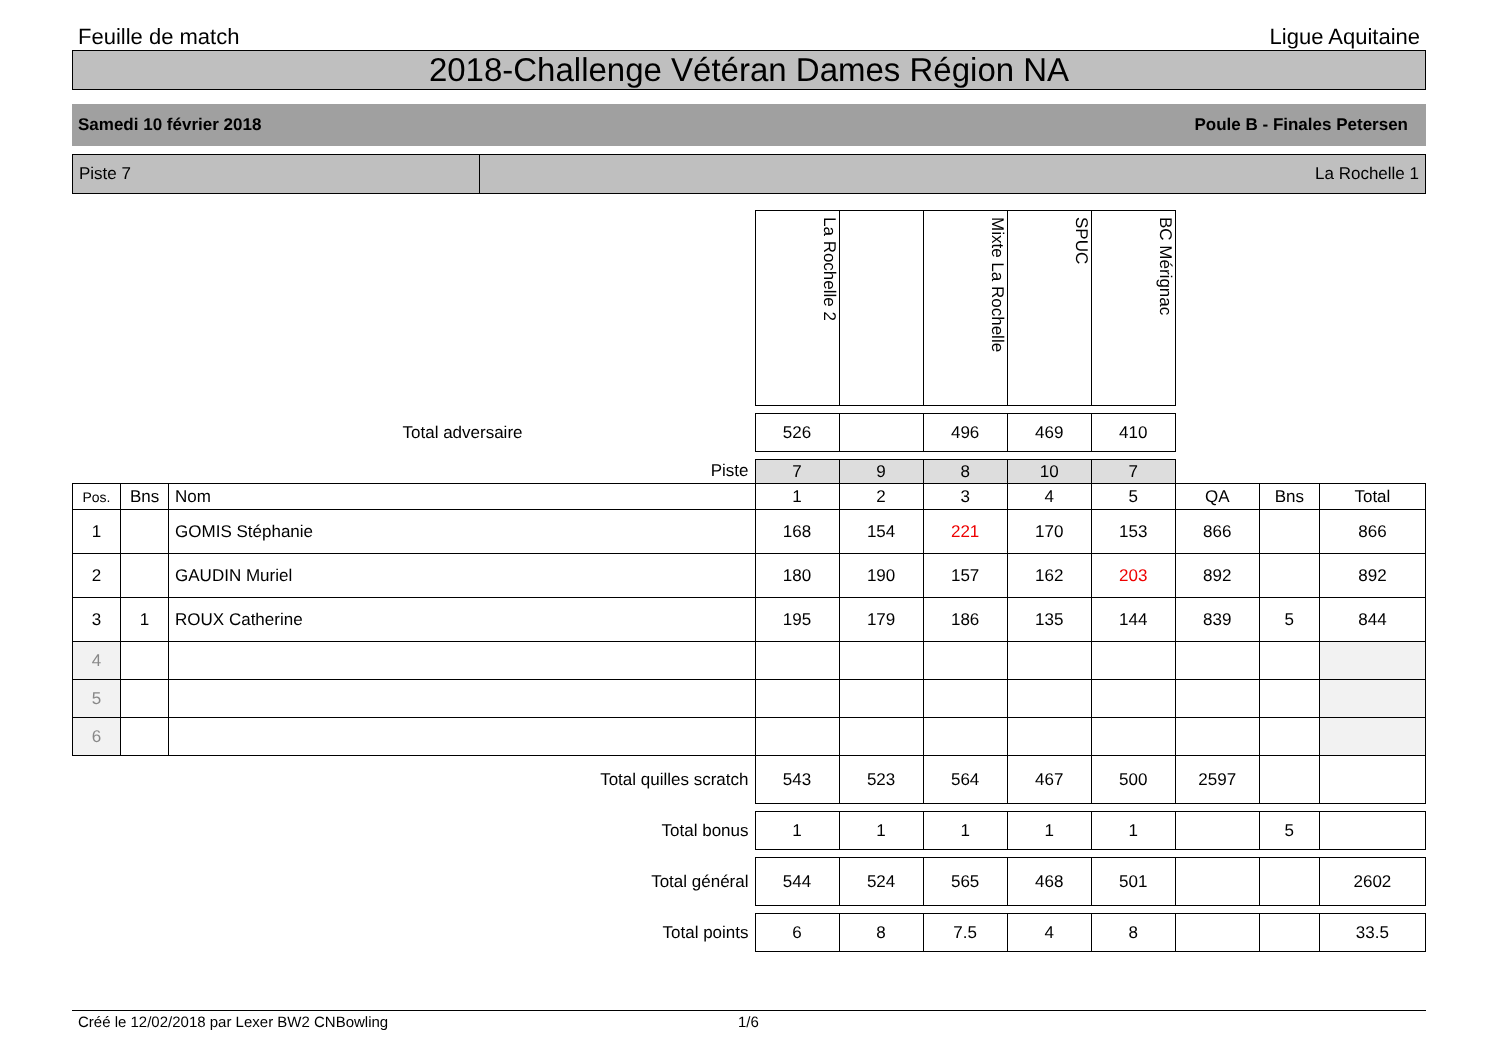Feuille de match Ligue Aquitaine
2018-Challenge Vétéran Dames Région NA
Samedi 10 février 2018 Poule B - Finales Petersen
Piste 7 La Rochelle 1
| | | | La Rochelle 2 | | Mixte La Rochelle | SPUC | BC Mérignac | | | |
| Total adversaire | | | 526 | | 496 | 469 | 410 | | | |
| Piste | | | 7 | 9 | 8 | 10 | 7 | | | |
| Pos. | Bns | Nom | 1 | 2 | 3 | 4 | 5 | QA | Bns | Total |
| 1 | | GOMIS Stéphanie | 168 | 154 | 221 | 170 | 153 | 866 | | 866 |
| 2 | | GAUDIN Muriel | 180 | 190 | 157 | 162 | 203 | 892 | | 892 |
| 3 | 1 | ROUX Catherine | 195 | 179 | 186 | 135 | 144 | 839 | 5 | 844 |
| 4 | | | | | | | | | | |
| 5 | | | | | | | | | | |
| 6 | | | | | | | | | | |
| Total quilles scratch | | | 543 | 523 | 564 | 467 | 500 | 2597 | | |
| Total bonus | | | 1 | 1 | 1 | 1 | 1 | | 5 | |
| Total général | | | 544 | 524 | 565 | 468 | 501 | | | 2602 |
| Total points | | | 6 | 8 | 7.5 | 4 | 8 | | | 33.5 |
Créé le 12/02/2018 par Lexer BW2 CNBowling 1/6